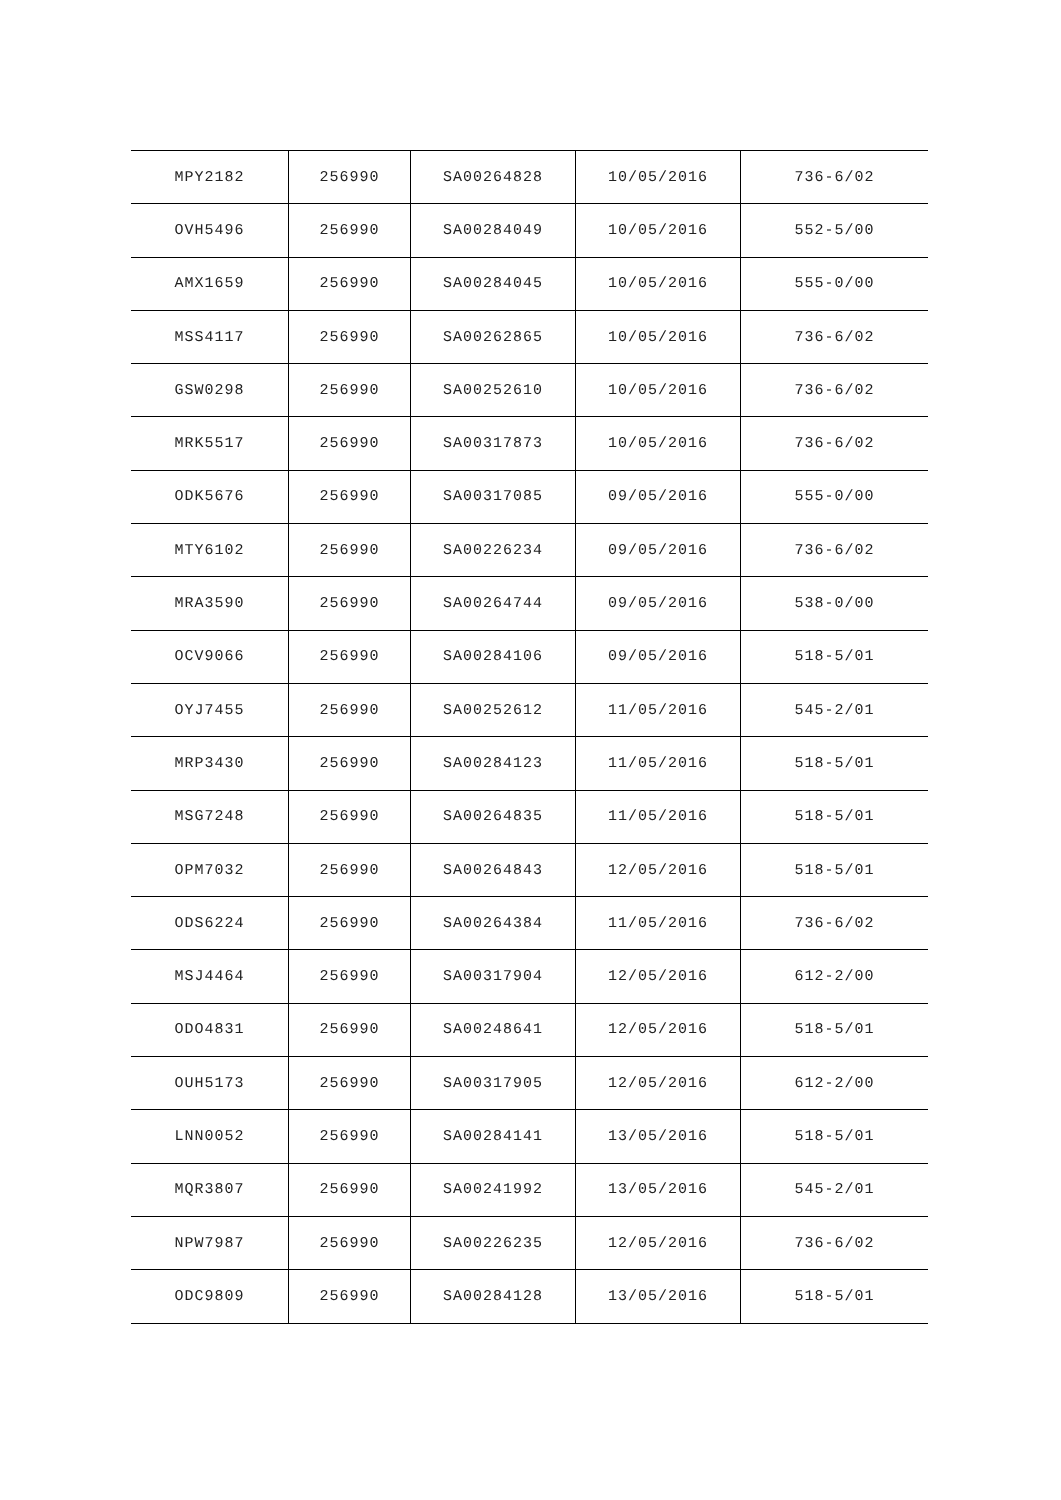| MPY2182 | 256990 | SA00264828 | 10/05/2016 | 736-6/02 |
| OVH5496 | 256990 | SA00284049 | 10/05/2016 | 552-5/00 |
| AMX1659 | 256990 | SA00284045 | 10/05/2016 | 555-0/00 |
| MSS4117 | 256990 | SA00262865 | 10/05/2016 | 736-6/02 |
| GSW0298 | 256990 | SA00252610 | 10/05/2016 | 736-6/02 |
| MRK5517 | 256990 | SA00317873 | 10/05/2016 | 736-6/02 |
| ODK5676 | 256990 | SA00317085 | 09/05/2016 | 555-0/00 |
| MTY6102 | 256990 | SA00226234 | 09/05/2016 | 736-6/02 |
| MRA3590 | 256990 | SA00264744 | 09/05/2016 | 538-0/00 |
| OCV9066 | 256990 | SA00284106 | 09/05/2016 | 518-5/01 |
| OYJ7455 | 256990 | SA00252612 | 11/05/2016 | 545-2/01 |
| MRP3430 | 256990 | SA00284123 | 11/05/2016 | 518-5/01 |
| MSG7248 | 256990 | SA00264835 | 11/05/2016 | 518-5/01 |
| OPM7032 | 256990 | SA00264843 | 12/05/2016 | 518-5/01 |
| ODS6224 | 256990 | SA00264384 | 11/05/2016 | 736-6/02 |
| MSJ4464 | 256990 | SA00317904 | 12/05/2016 | 612-2/00 |
| ODO4831 | 256990 | SA00248641 | 12/05/2016 | 518-5/01 |
| OUH5173 | 256990 | SA00317905 | 12/05/2016 | 612-2/00 |
| LNN0052 | 256990 | SA00284141 | 13/05/2016 | 518-5/01 |
| MQR3807 | 256990 | SA00241992 | 13/05/2016 | 545-2/01 |
| NPW7987 | 256990 | SA00226235 | 12/05/2016 | 736-6/02 |
| ODC9809 | 256990 | SA00284128 | 13/05/2016 | 518-5/01 |